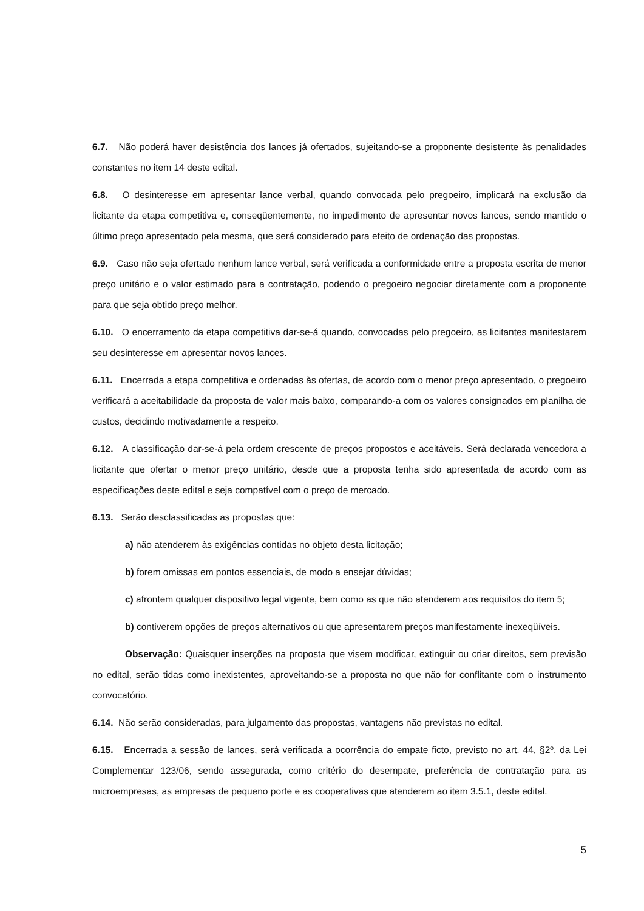6.7. Não poderá haver desistência dos lances já ofertados, sujeitando-se a proponente desistente às penalidades constantes no item 14 deste edital.
6.8. O desinteresse em apresentar lance verbal, quando convocada pelo pregoeiro, implicará na exclusão da licitante da etapa competitiva e, conseqüentemente, no impedimento de apresentar novos lances, sendo mantido o último preço apresentado pela mesma, que será considerado para efeito de ordenação das propostas.
6.9. Caso não seja ofertado nenhum lance verbal, será verificada a conformidade entre a proposta escrita de menor preço unitário e o valor estimado para a contratação, podendo o pregoeiro negociar diretamente com a proponente para que seja obtido preço melhor.
6.10. O encerramento da etapa competitiva dar-se-á quando, convocadas pelo pregoeiro, as licitantes manifestarem seu desinteresse em apresentar novos lances.
6.11. Encerrada a etapa competitiva e ordenadas às ofertas, de acordo com o menor preço apresentado, o pregoeiro verificará a aceitabilidade da proposta de valor mais baixo, comparando-a com os valores consignados em planilha de custos, decidindo motivadamente a respeito.
6.12. A classificação dar-se-á pela ordem crescente de preços propostos e aceitáveis. Será declarada vencedora a licitante que ofertar o menor preço unitário, desde que a proposta tenha sido apresentada de acordo com as especificações deste edital e seja compatível com o preço de mercado.
6.13. Serão desclassificadas as propostas que:
a) não atenderem às exigências contidas no objeto desta licitação;
b) forem omissas em pontos essenciais, de modo a ensejar dúvidas;
c) afrontem qualquer dispositivo legal vigente, bem como as que não atenderem aos requisitos do item 5;
b) contiverem opções de preços alternativos ou que apresentarem preços manifestamente inexeqüíveis.
Observação: Quaisquer inserções na proposta que visem modificar, extinguir ou criar direitos, sem previsão no edital, serão tidas como inexistentes, aproveitando-se a proposta no que não for conflitante com o instrumento convocatório.
6.14. Não serão consideradas, para julgamento das propostas, vantagens não previstas no edital.
6.15. Encerrada a sessão de lances, será verificada a ocorrência do empate ficto, previsto no art. 44, §2º, da Lei Complementar 123/06, sendo assegurada, como critério do desempate, preferência de contratação para as microempresas, as empresas de pequeno porte e as cooperativas que atenderem ao item 3.5.1, deste edital.
5